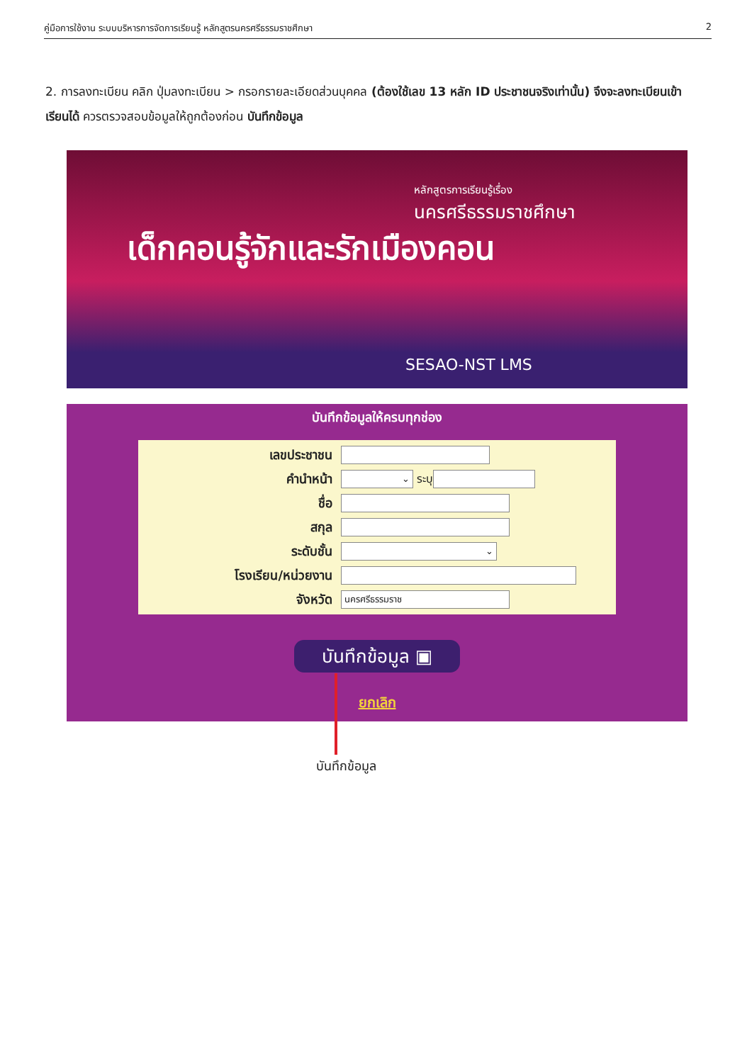คู่มือการใช้งาน ระบบบริหารการจัดการเรียนรู้ หลักสูตรนครศรีธรรมราชศึกษา 2
2. การลงทะเบียน คลิก ปุ่มลงทะเบียน > กรอกรายละเอียดส่วนบุคคล (ต้องใช้เลข 13 หลัก ID ประชาชนจริงเท่านั้น) จึงจะลงทะเบียนเข้าเรียนได้ ควรตรวจสอบข้อมูลให้ถูกต้องก่อน บันทึกข้อมูล
หลักสูตรการเรียนรู้เรื่อง
นครศรีธรรมราชศึกษา
เด็กคอนรู้จักและรักเมืองคอน
SESAO-NST LMS
บันทึกข้อมูลให้ครบทุกช่อง
เลขประชาชน
คำนำหน้า
⌄
ระบุ
ชื่อ
สกุล
ระดับชั้น
⌄
โรงเรียน/หน่วยงาน
จังหวัด
นครศรีธรรมราช
บันทึกข้อมูล ▣
ยกเลิก
บันทึกข้อมูล